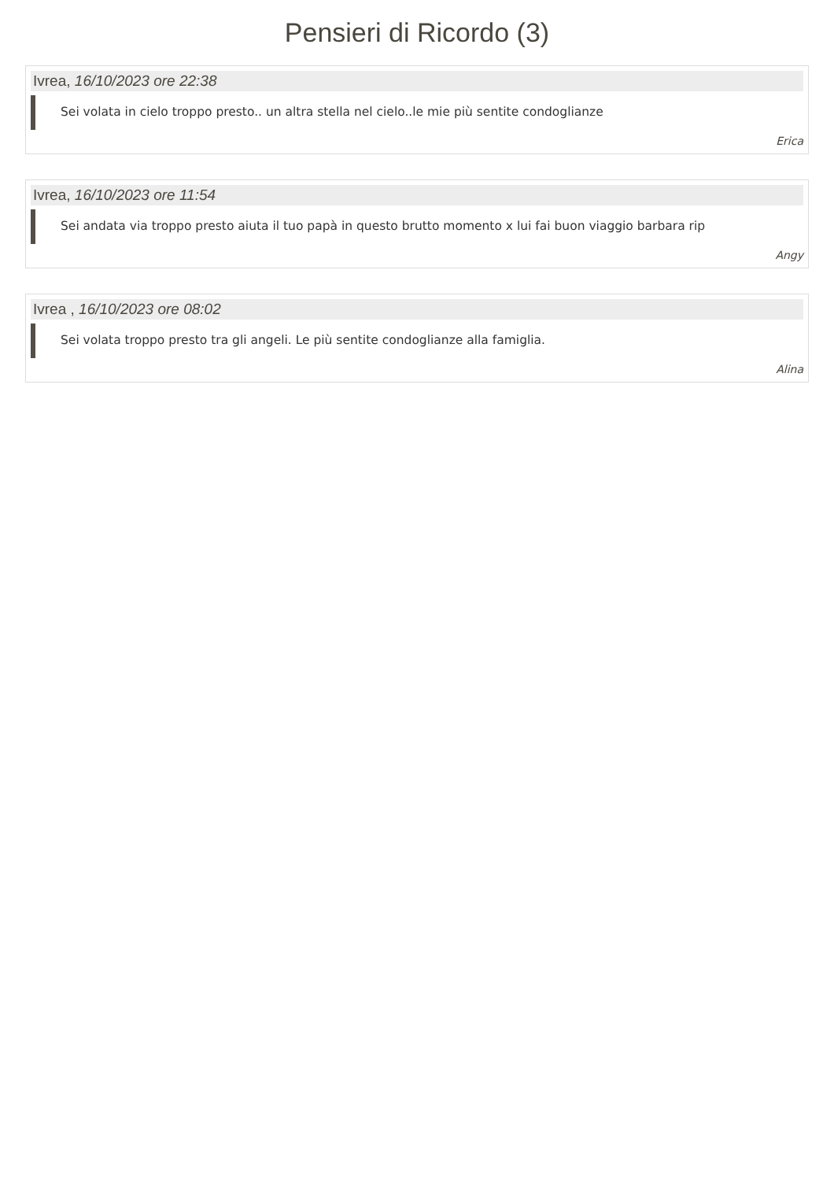Pensieri di Ricordo (3)
Ivrea, 16/10/2023 ore 22:38
Sei volata in cielo troppo presto.. un altra stella nel cielo..le mie più sentite condoglianze
Erica
Ivrea, 16/10/2023 ore 11:54
Sei andata via troppo presto aiuta il tuo papà in questo brutto momento x lui fai buon viaggio barbara rip
Angy
Ivrea , 16/10/2023 ore 08:02
Sei volata troppo presto tra gli angeli. Le più sentite condoglianze alla famiglia.
Alina